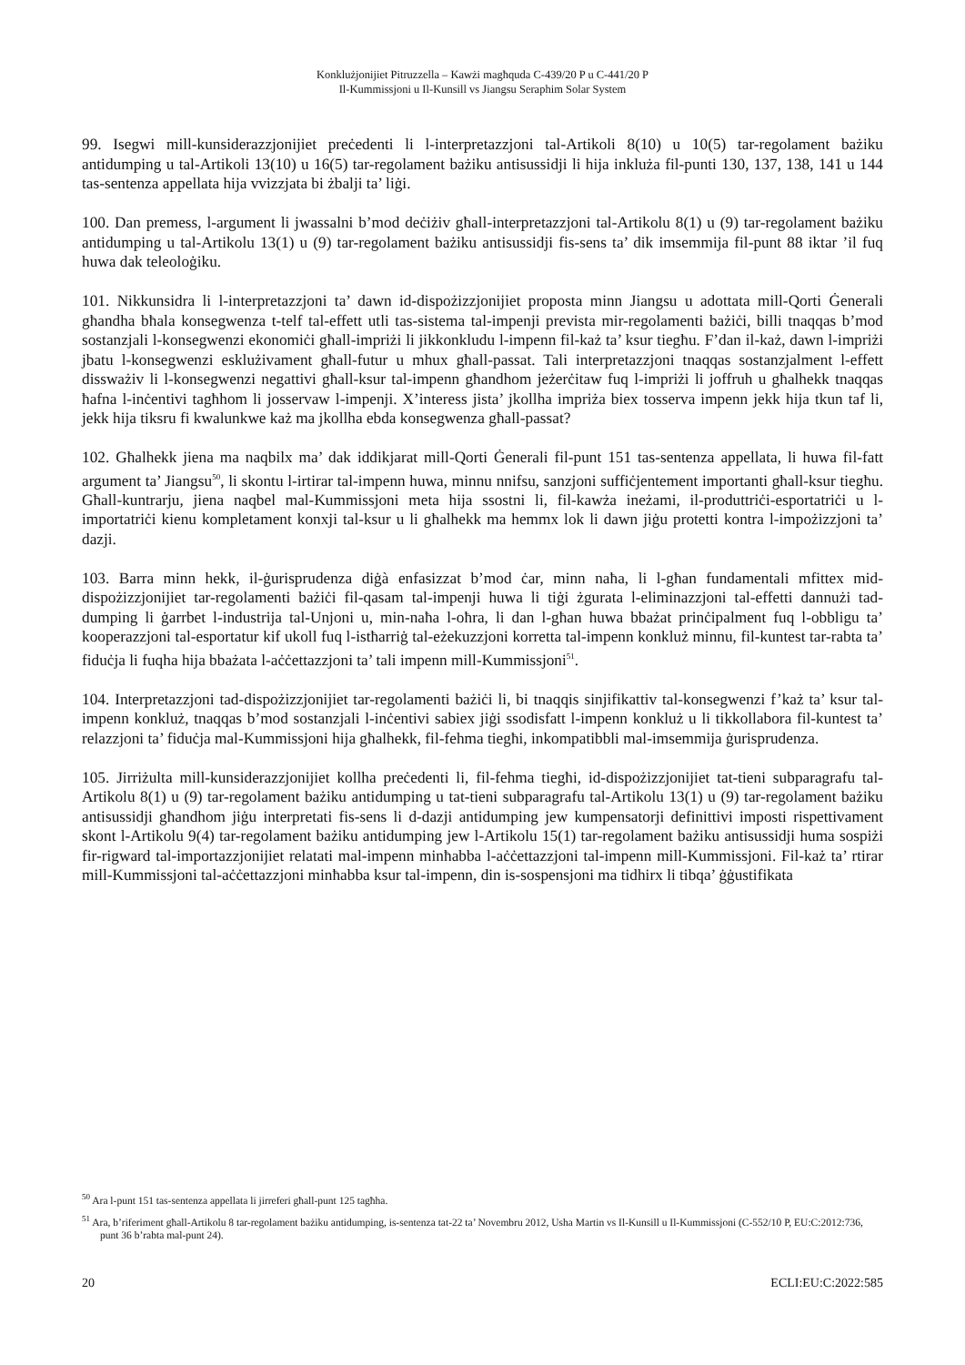Konklużjonijiet Pitruzzella – Kawżi magħquda C-439/20 P u C-441/20 P
Il-Kummissjoni u Il-Kunsill vs Jiangsu Seraphim Solar System
99. Isegwi mill-kunsiderazzjonijiet preċedenti li l-interpretazzjoni tal-Artikoli 8(10) u 10(5) tar-regolament bażiku antidumping u tal-Artikoli 13(10) u 16(5) tar-regolament bażiku antisussidji li hija inkluża fil-punti 130, 137, 138, 141 u 144 tas-sentenza appellata hija vvizzjata bi żbalji ta’ liġi.
100. Dan premess, l-argument li jwassalni b’mod deċiżiv għall-interpretazzjoni tal-Artikolu 8(1) u (9) tar-regolament bażiku antidumping u tal-Artikolu 13(1) u (9) tar-regolament bażiku antisussidji fis-sens ta’ dik imsemmija fil-punt 88 iktar ’il fuq huwa dak teleoloġiku.
101. Nikkunsidra li l-interpretazzjoni ta’ dawn id-dispożizzjonijiet proposta minn Jiangsu u adottata mill-Qorti Ġenerali għandha bħala konsegwenza t-telf tal-effett utli tas-sistema tal-impenji prevista mir-regolamenti bażiċi, billi tnaqqas b’mod sostanzjali l-konsegwenzi ekonomiċi għall-impriżi li jikkonkludu l-impenn fil-każ ta’ ksur tiegħu. F’dan il-każ, dawn l-impriżi jbatu l-konsegwenzi esklużivament għall-futur u mhux għall-passat. Tali interpretazzjoni tnaqqas sostanzjalment l-effett dissważiv li l-konsegwenzi negattivi għall-ksur tal-impenn għandhom jeżerċitaw fuq l-impriżi li joffruh u għalhekk tnaqqas ħafna l-inċentivi tagħhom li josservaw l-impenji. X’interess jista’ jkollha impriża biex tosserva impenn jekk hija tkun taf li, jekk hija tiksru fi kwalunkwe każ ma jkollha ebda konsegwenza għall-passat?
102. Għalhekk jiena ma naqbilx ma’ dak iddikjarat mill-Qorti Ġenerali fil-punt 151 tas-sentenza appellata, li huwa fil-fatt argument ta’ Jiangsu<sup>50</sup>, li skontu l-irtirar tal-impenn huwa, minnu nnifsu, sanzjoni suffiċjentement importanti għall-ksur tiegħu. Għall-kuntrarju, jiena naqbel mal-Kummissjoni meta hija ssostni li, fil-kawża ineżami, il-produttriċi-esportatriċi u l-importatriċi kienu kompletament konxji tal-ksur u li għalhekk ma hemmx lok li dawn jiġu protetti kontra l-impożizzjoni ta’ dazji.
103. Barra minn hekk, il-ġurisprudenza diġà enfasizzat b’mod ċar, minn naħa, li l-għan fundamentali mfittex mid-dispożizzjonijiet tar-regolamenti bażiċi fil-qasam tal-impenji huwa li tiġi żgurata l-eliminazzjoni tal-effetti dannużi tad-dumping li ġarrbet l-industrija tal-Unjoni u, min-naħa l-oħra, li dan l-għan huwa bbażat prinċipalment fuq l-obbligu ta’ kooperazzjoni tal-esportatur kif ukoll fuq l-istħarriġ tal-eżekuzzjoni korretta tal-impenn konkluż minnu, fil-kuntest tar-rabta ta’ fiduċja li fuqha hija bbażata l-aċċettazzjoni ta’ tali impenn mill-Kummissjoni<sup>51</sup>.
104. Interpretazzjoni tad-dispożizzjonijiet tar-regolamenti bażiċi li, bi tnaqqis sinjifikattiv tal-konsegwenzi f’każ ta’ ksur tal-impenn konkluż, tnaqqas b’mod sostanzjali l-inċentivi sabiex jiġi ssodisfatt l-impenn konkluż u li tikkollabora fil-kuntest ta’ relazzjoni ta’ fiduċja mal-Kummissjoni hija għalhekk, fil-fehma tiegħi, inkompatibbli mal-imsemmija ġurisprudenza.
105. Jirriżulta mill-kunsiderazzjonijiet kollha preċedenti li, fil-fehma tiegħi, id-dispożizzjonijiet tat-tieni subparagrafu tal-Artikolu 8(1) u (9) tar-regolament bażiku antidumping u tat-tieni subparagrafu tal-Artikolu 13(1) u (9) tar-regolament bażiku antisussidji għandhom jiġu interpretati fis-sens li d-dazji antidumping jew kumpensatorji definittivi imposti rispettivament skont l-Artikolu 9(4) tar-regolament bażiku antidumping jew l-Artikolu 15(1) tar-regolament bażiku antisussidji huma sospiżi fir-rigward tal-importazzjonijiet relatati mal-impenn minħabba l-aċċettazzjoni tal-impenn mill-Kummissjoni. Fil-każ ta’ rtirar mill-Kummissjoni tal-aċċettazzjoni minħabba ksur tal-impenn, din is-sospensjoni ma tidhirx li tibqa’ ġġustifikata
<sup>50</sup> Ara l-punt 151 tas-sentenza appellata li jirreferi għall-punt 125 tagħha.
<sup>51</sup> Ara, b’riferiment għall-Artikolu 8 tar-regolament bażiku antidumping, is-sentenza tat-22 ta’ Novembru 2012, Usha Martin vs Il-Kunsill u Il-Kummissjoni (C-552/10 P, EU:C:2012:736, punt 36 b’rabta mal-punt 24).
20 ECLI:EU:C:2022:585